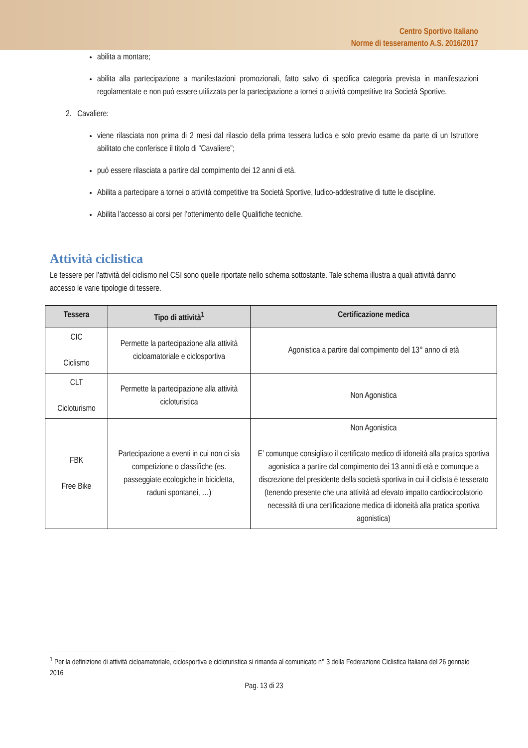Centro Sportivo Italiano
Norme di tesseramento A.S. 2016/2017
abilita a montare;
abilita alla partecipazione a manifestazioni promozionali, fatto salvo di specifica categoria prevista in manifestazioni regolamentate e non può essere utilizzata per la partecipazione a tornei o attività competitive tra Società Sportive.
2. Cavaliere:
viene rilasciata non prima di 2 mesi dal rilascio della prima tessera ludica e solo previo esame da parte di un Istruttore abilitato che conferisce il titolo di “Cavaliere”;
può essere rilasciata a partire dal compimento dei 12 anni di età.
Abilita a partecipare a tornei o attività competitive tra Società Sportive, ludico-addestrative di tutte le discipline.
Abilita l’accesso ai corsi per l’ottenimento delle Qualifiche tecniche.
Attività ciclistica
Le tessere per l’attività del ciclismo nel CSI sono quelle riportate nello schema sottostante. Tale schema illustra a quali attività danno accesso le varie tipologie di tessere.
| Tessera | Tipo di attività<sup>1</sup> | Certificazione medica |
| --- | --- | --- |
| CIC Ciclismo | Permette la partecipazione alla attività cicloamatoriale e ciclosportiva | Agonistica a partire dal compimento del 13° anno di età |
| CLT Cicloturismo | Permette la partecipazione alla attività cicloturistica | Non Agonistica |
| FBK Free Bike | Partecipazione a eventi in cui non ci sia competizione o classifiche (es. passeggiate ecologiche in bicicletta, raduni spontanei, …) | Non Agonistica E’ comunque consigliato il certificato medico di idoneità alla pratica sportiva agonistica a partire dal compimento dei 13 anni di età e comunque a discrezione del presidente della società sportiva in cui il ciclista è tesserato (tenendo presente che una attività ad elevato impatto cardiocircolatorio necessità di una certificazione medica di idoneità alla pratica sportiva agonistica) |
<sup>1</sup> Per la definizione di attività cicloamatoriale, ciclosportiva e cicloturistica si rimanda al comunicato n° 3 della Federazione Ciclistica Italiana del 26 gennaio 2016
Pag. 13 di 23